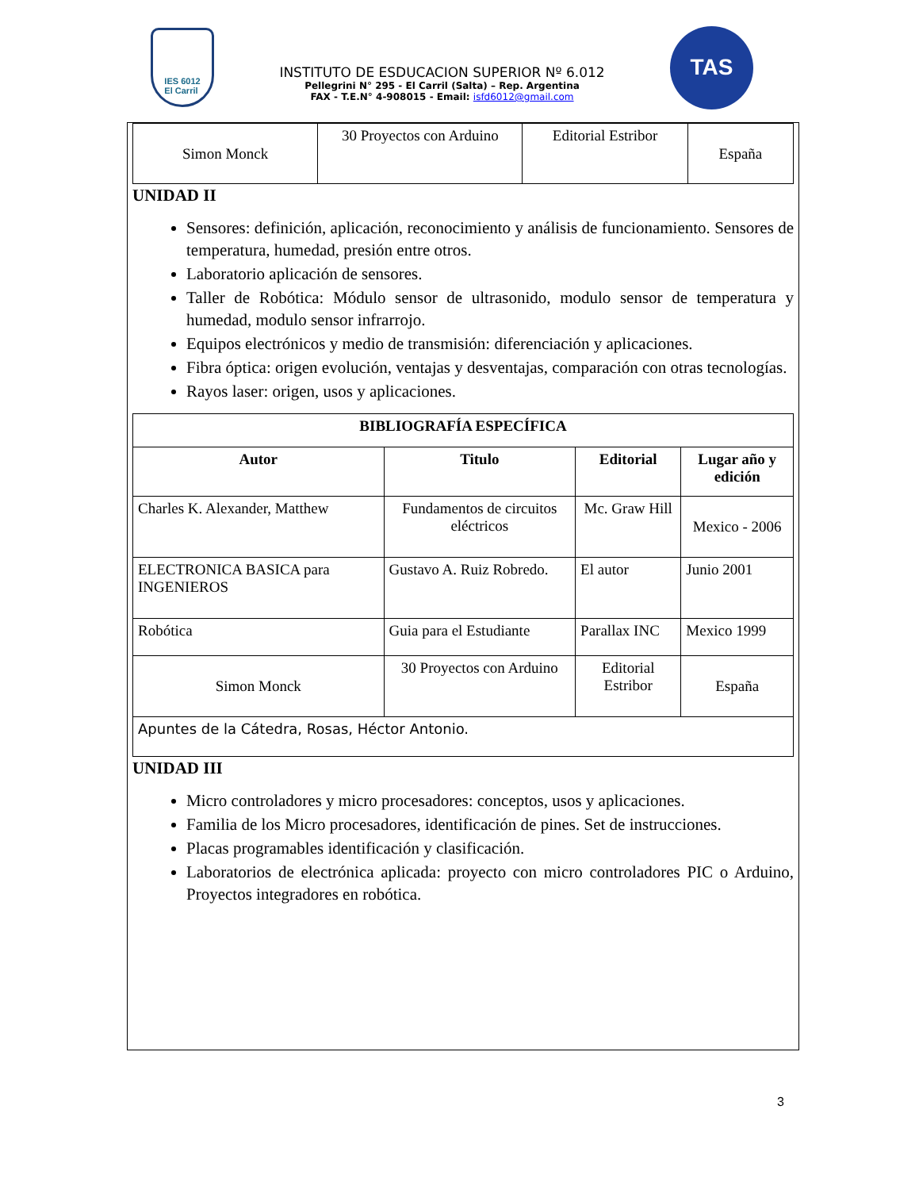IES 6012
El Carril
INSTITUTO DE ESDUCACION SUPERIOR Nº 6.012
Pellegrini N° 295 - El Carril (Salta) – Rep. Argentina
FAX - T.E.N° 4-908015 - Email: isfd6012@gmail.com
TAS
| Simon Monck | 30 Proyectos con Arduino | Editorial Estribor | España |
UNIDAD II
Sensores: definición, aplicación, reconocimiento y análisis de funcionamiento. Sensores de temperatura, humedad, presión entre otros.
Laboratorio aplicación de sensores.
Taller de Robótica: Módulo sensor de ultrasonido, modulo sensor de temperatura y humedad, modulo sensor infrarrojo.
Equipos electrónicos y medio de transmisión: diferenciación y aplicaciones.
Fibra óptica: origen evolución, ventajas y desventajas, comparación con otras tecnologías.
Rayos laser: origen, usos y aplicaciones.
| BIBLIOGRAFÍA ESPECÍFICA | | | |
| --- | --- | --- | --- |
| Autor | Titulo | Editorial | Lugar año y edición |
| Charles K. Alexander, Matthew | Fundamentos de circuitos eléctricos | Mc. Graw Hill | Mexico - 2006 |
| ELECTRONICA BASICA para INGENIEROS | Gustavo A. Ruiz Robredo. | El autor | Junio 2001 |
| Robótica | Guia para el Estudiante | Parallax INC | Mexico 1999 |
| Simon Monck | 30 Proyectos con Arduino | Editorial Estribor | España |
| Apuntes de la Cátedra, Rosas, Héctor Antonio. | | | |
UNIDAD III
Micro controladores y micro procesadores: conceptos, usos y aplicaciones.
Familia de los Micro procesadores, identificación de pines. Set de instrucciones.
Placas programables identificación y clasificación.
Laboratorios de electrónica aplicada: proyecto con micro controladores PIC o Arduino, Proyectos integradores en robótica.
3